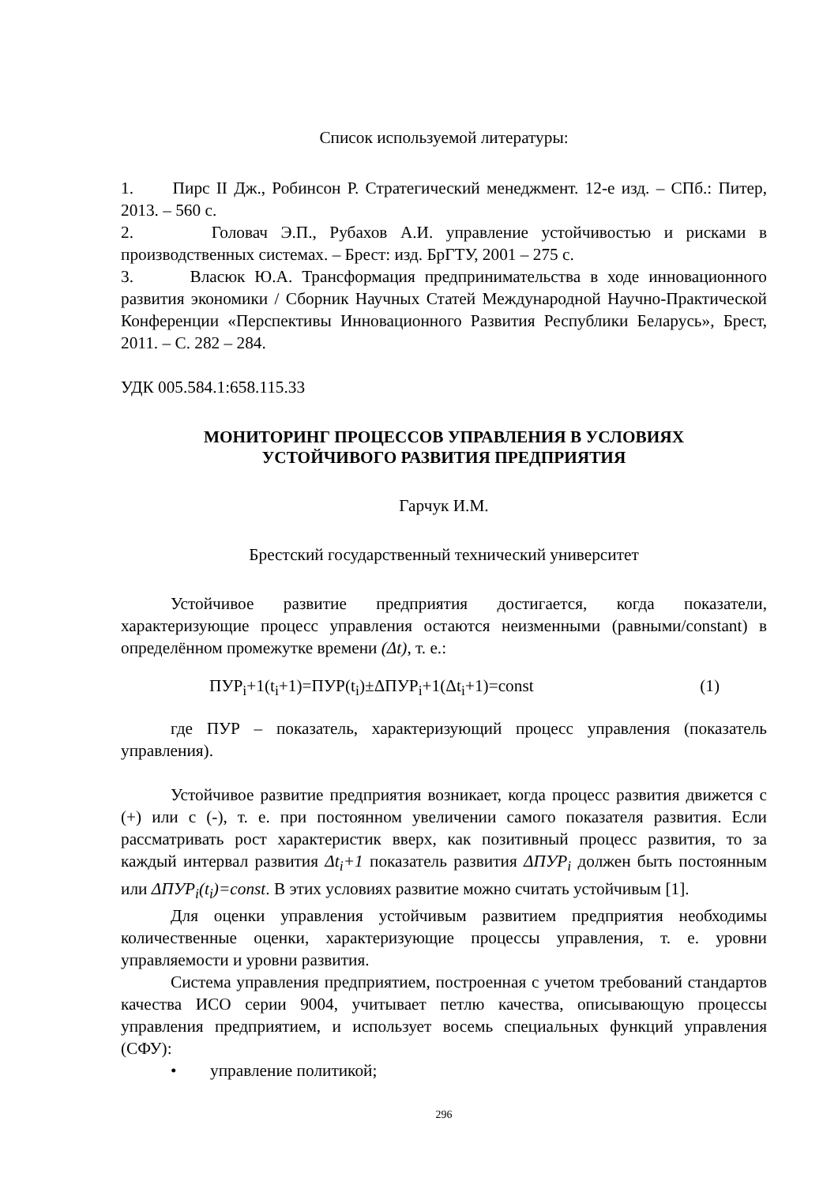Список используемой литературы:
1. Пирс II Дж., Робинсон Р. Стратегический менеджмент. 12-е изд. – СПб.: Питер, 2013. – 560 с.
2. Головач Э.П., Рубахов А.И. управление устойчивостью и рисками в производственных системах. – Брест: изд. БрГТУ, 2001 – 275 с.
3. Власюк Ю.А. Трансформация предпринимательства в ходе инновационного развития экономики / Сборник Научных Статей Международной Научно-Практической Конференции «Перспективы Инновационного Развития Республики Беларусь», Брест, 2011. – С. 282 – 284.
УДК 005.584.1:658.115.33
МОНИТОРИНГ ПРОЦЕССОВ УПРАВЛЕНИЯ В УСЛОВИЯХ
УСТОЙЧИВОГО РАЗВИТИЯ ПРЕДПРИЯТИЯ
Гарчук И.М.
Брестский государственный технический университет
Устойчивое развитие предприятия достигается, когда показатели, характеризующие процесс управления остаются неизменными (равными/constant) в определённом промежутке времени (Δt), т. е.:
ПУР<sub>i</sub>+1(t<sub>i</sub>+1)=ПУР(t<sub>i</sub>)±ΔПУР<sub>i</sub>+1(Δt<sub>i</sub>+1)=const (1)
где ПУР – показатель, характеризующий процесс управления (показатель управления).
Устойчивое развитие предприятия возникает, когда процесс развития движется с (+) или с (-), т. е. при постоянном увеличении самого показателя развития. Если рассматривать рост характеристик вверх, как позитивный процесс развития, то за каждый интервал развития Δt<sub>i</sub>+1 показатель развития ΔПУР<sub>i</sub> должен быть постоянным или ΔПУР<sub>i</sub>(t<sub>i</sub>)=const. В этих условиях развитие можно считать устойчивым [1].
Для оценки управления устойчивым развитием предприятия необходимы количественные оценки, характеризующие процессы управления, т. е. уровни управляемости и уровни развития.
Система управления предприятием, построенная с учетом требований стандартов качества ИСО серии 9004, учитывает петлю качества, описывающую процессы управления предприятием, и использует восемь специальных функций управления (СФУ):
• управление политикой;
296